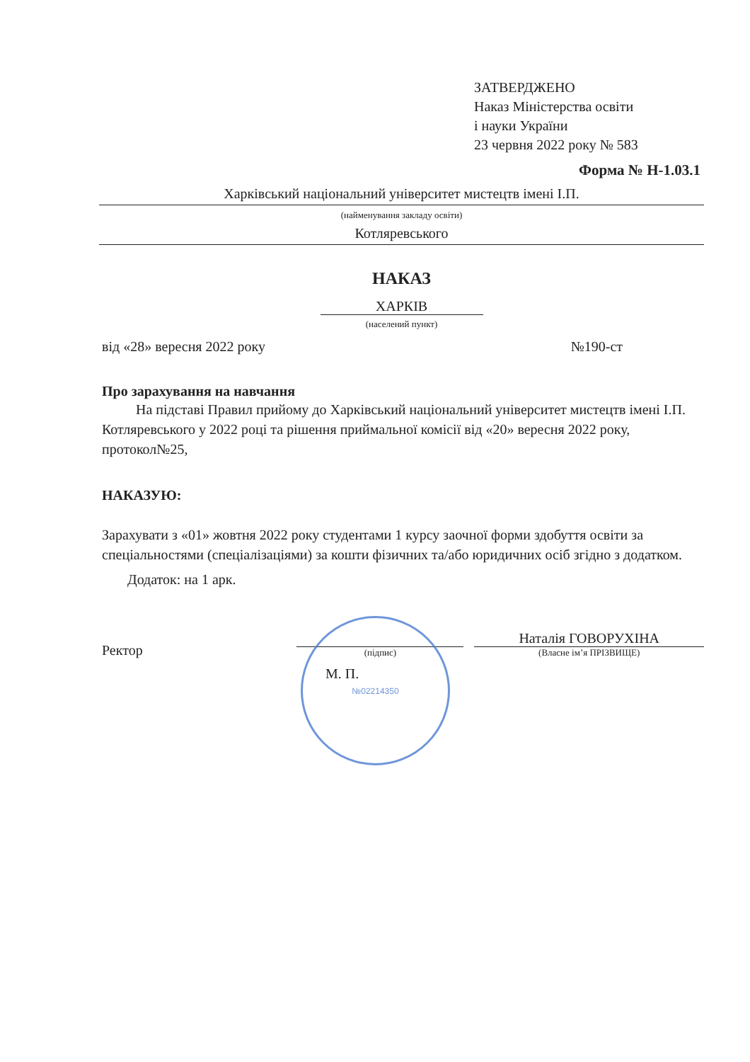ЗАТВЕРДЖЕНО
Наказ Міністерства освіти
і науки України
23 червня 2022 року № 583
Форма № Н-1.03.1
Харківський національний університет мистецтв імені І.П.
(найменування закладу освіти)
Котляревського
НАКАЗ
ХАРКІВ
(населений пункт)
від «28» вересня 2022 року №190-ст
Про зарахування на навчання
На підставі Правил прийому до Харківський національний університет мистецтв імені І.П. Котляревського у 2022 році та рішення приймальної комісії від «20» вересня 2022 року, протокол№25,
НАКАЗУЮ:
Зарахувати з «01» жовтня 2022 року студентами 1 курсу заочної форми здобуття освіти за спеціальностями (спеціалізаціями) за кошти фізичних та/або юридичних осіб згідно з додатком.
Додаток: на 1 арк.
Ректор
(підпис)
Наталія ГОВОРУХІНА
(Власне ім’я ПРІЗВИЩЕ)
М. П.
№02214350